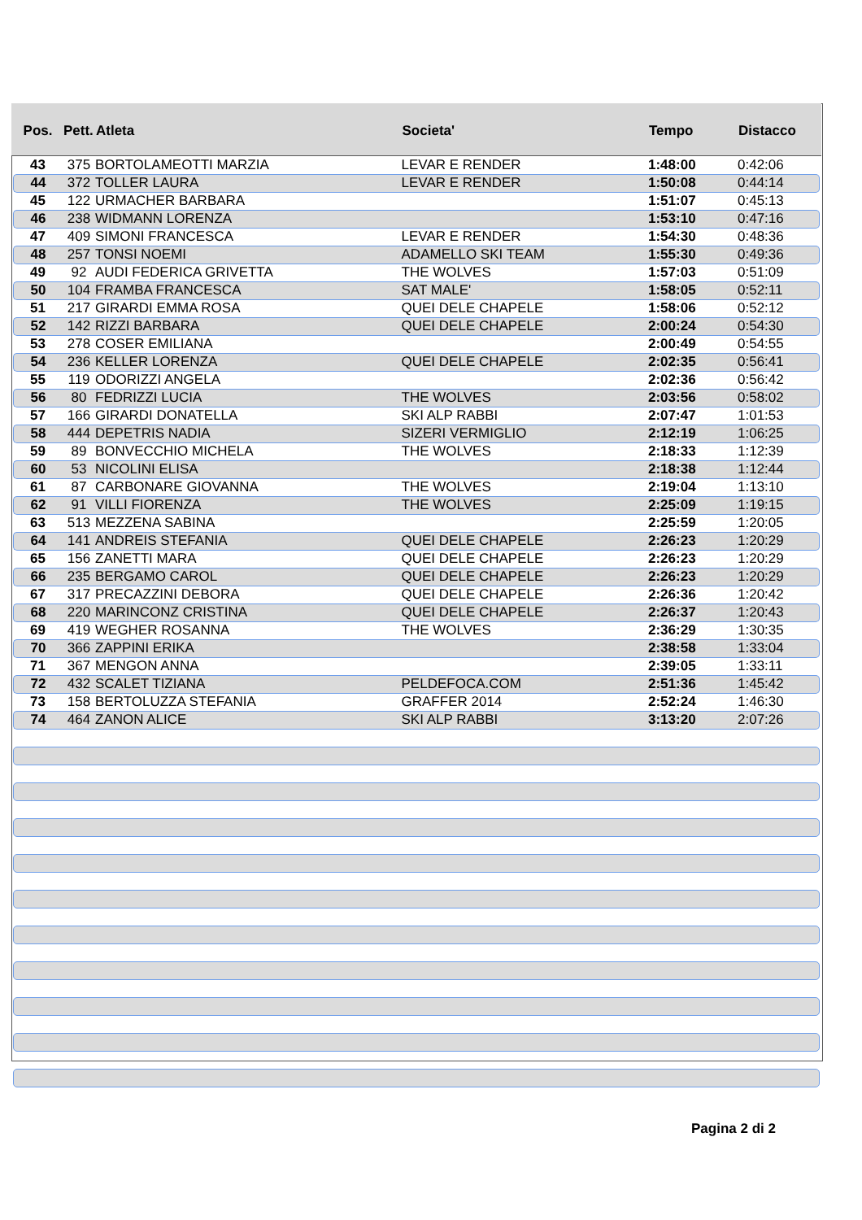| Pos. | Pett. | Atleta | Societa' | Tempo | Distacco |
| --- | --- | --- | --- | --- | --- |
| 43 | 375 | BORTOLAMEOTTI MARZIA | LEVAR E RENDER | 1:48:00 | 0:42:06 |
| 44 | 372 | TOLLER LAURA | LEVAR E RENDER | 1:50:08 | 0:44:14 |
| 45 | 122 | URMACHER BARBARA | | 1:51:07 | 0:45:13 |
| 46 | 238 | WIDMANN LORENZA | | 1:53:10 | 0:47:16 |
| 47 | 409 | SIMONI FRANCESCA | LEVAR E RENDER | 1:54:30 | 0:48:36 |
| 48 | 257 | TONSI NOEMI | ADAMELLO SKI TEAM | 1:55:30 | 0:49:36 |
| 49 | 92 | AUDI FEDERICA GRIVETTA | THE WOLVES | 1:57:03 | 0:51:09 |
| 50 | 104 | FRAMBA FRANCESCA | SAT MALE' | 1:58:05 | 0:52:11 |
| 51 | 217 | GIRARDI EMMA ROSA | QUEI DELE CHAPELE | 1:58:06 | 0:52:12 |
| 52 | 142 | RIZZI BARBARA | QUEI DELE CHAPELE | 2:00:24 | 0:54:30 |
| 53 | 278 | COSER EMILIANA | | 2:00:49 | 0:54:55 |
| 54 | 236 | KELLER LORENZA | QUEI DELE CHAPELE | 2:02:35 | 0:56:41 |
| 55 | 119 | ODORIZZI ANGELA | | 2:02:36 | 0:56:42 |
| 56 | 80 | FEDRIZZI LUCIA | THE WOLVES | 2:03:56 | 0:58:02 |
| 57 | 166 | GIRARDI DONATELLA | SKI ALP RABBI | 2:07:47 | 1:01:53 |
| 58 | 444 | DEPETRIS NADIA | SIZERI VERMIGLIO | 2:12:19 | 1:06:25 |
| 59 | 89 | BONVECCHIO MICHELA | THE WOLVES | 2:18:33 | 1:12:39 |
| 60 | 53 | NICOLINI ELISA | | 2:18:38 | 1:12:44 |
| 61 | 87 | CARBONARE GIOVANNA | THE WOLVES | 2:19:04 | 1:13:10 |
| 62 | 91 | VILLI FIORENZA | THE WOLVES | 2:25:09 | 1:19:15 |
| 63 | 513 | MEZZENA SABINA | | 2:25:59 | 1:20:05 |
| 64 | 141 | ANDREIS STEFANIA | QUEI DELE CHAPELE | 2:26:23 | 1:20:29 |
| 65 | 156 | ZANETTI MARA | QUEI DELE CHAPELE | 2:26:23 | 1:20:29 |
| 66 | 235 | BERGAMO CAROL | QUEI DELE CHAPELE | 2:26:23 | 1:20:29 |
| 67 | 317 | PRECAZZINI DEBORA | QUEI DELE CHAPELE | 2:26:36 | 1:20:42 |
| 68 | 220 | MARINCONZ CRISTINA | QUEI DELE CHAPELE | 2:26:37 | 1:20:43 |
| 69 | 419 | WEGHER ROSANNA | THE WOLVES | 2:36:29 | 1:30:35 |
| 70 | 366 | ZAPPINI ERIKA | | 2:38:58 | 1:33:04 |
| 71 | 367 | MENGON ANNA | | 2:39:05 | 1:33:11 |
| 72 | 432 | SCALET TIZIANA | PELDEFOCA.COM | 2:51:36 | 1:45:42 |
| 73 | 158 | BERTOLUZZA STEFANIA | GRAFFER 2014 | 2:52:24 | 1:46:30 |
| 74 | 464 | ZANON ALICE | SKI ALP RABBI | 3:13:20 | 2:07:26 |
Pagina 2 di 2